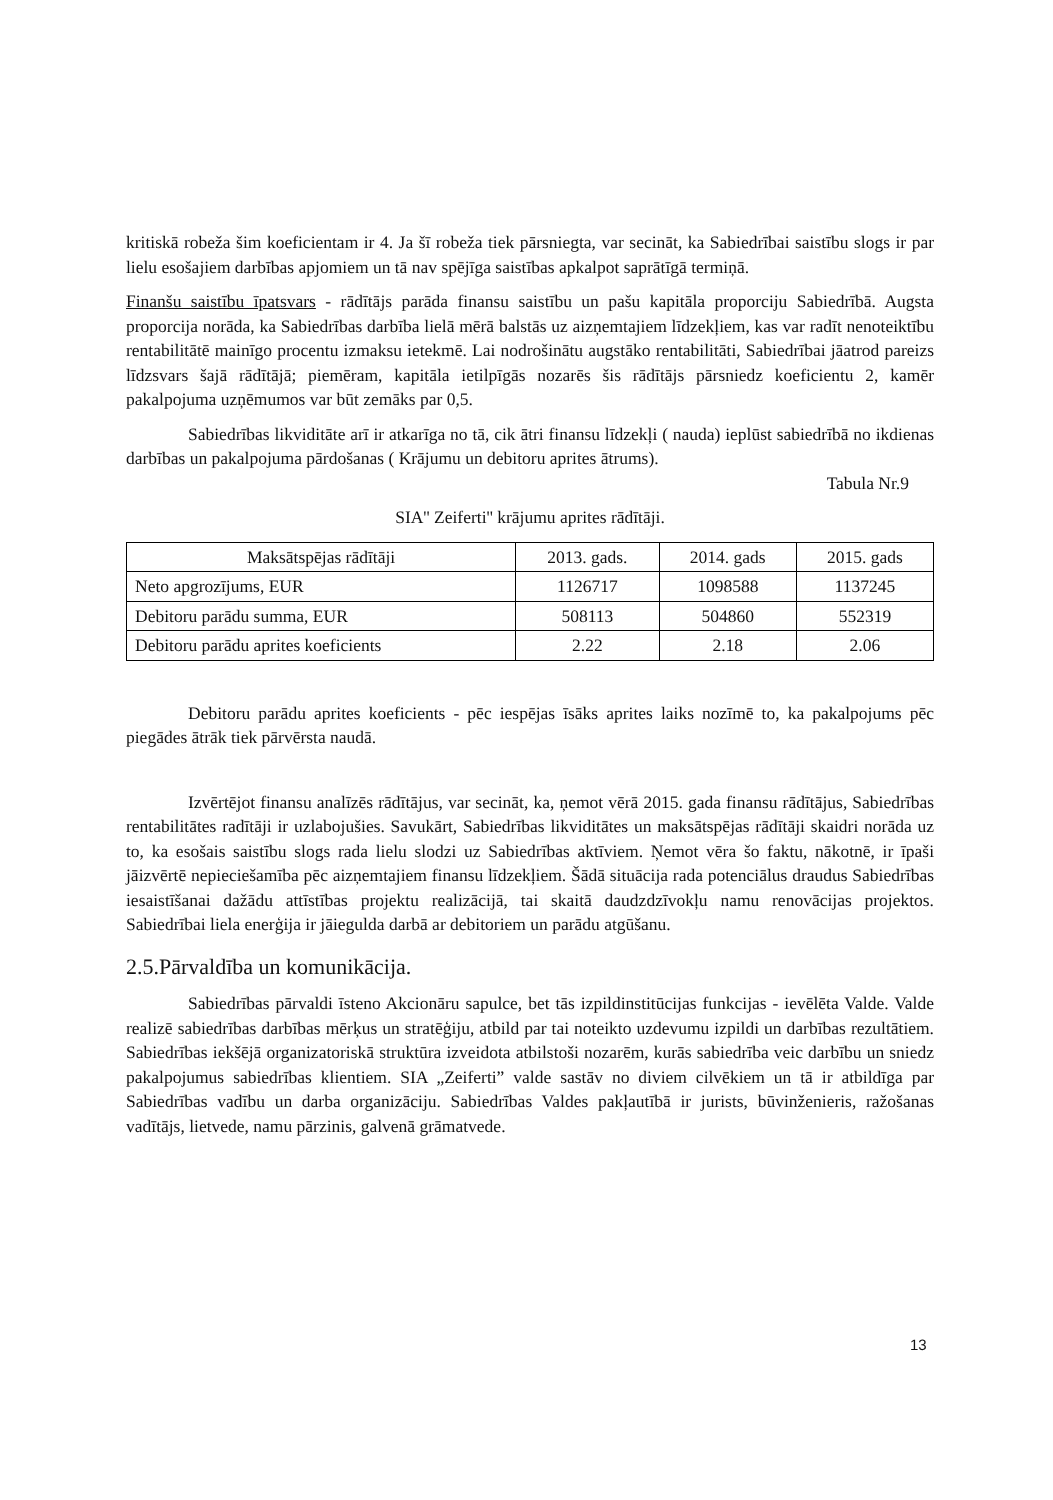kritiskā robeža šim koeficientam ir 4. Ja šī robeža tiek pārsniegta, var secināt, ka Sabiedrībai saistību slogs ir par lielu esošajiem darbības apjomiem un tā nav spējīga saistības apkalpot saprātīgā termiņā.
Finanšu saistību īpatsvars - rādītājs parāda finansu saistību un pašu kapitāla proporciju Sabiedrībā. Augsta proporcija norāda, ka Sabiedrības darbība lielā mērā balstās uz aizņemtajiem līdzekļiem, kas var radīt nenoteiktību rentabilitātē mainīgo procentu izmaksu ietekmē. Lai nodrošinātu augstāko rentabilitāti, Sabiedrībai jāatrod pareizs līdzsvars šajā rādītājā; piemēram, kapitāla ietilpīgās nozarēs šis rādītājs pārsniedz koeficientu 2, kamēr pakalpojuma uzņēmumos var būt zemāks par 0,5.
Sabiedrības likviditāte arī ir atkarīga no tā, cik ātri finansu līdzekļi ( nauda) ieplūst sabiedrībā no ikdienas darbības un pakalpojuma pārdošanas ( Krājumu un debitoru aprites ātrums).
Tabula Nr.9
SIA'' Zeiferti'' krājumu aprites rādītāji.
| Maksātspējas rādītāji | 2013. gads. | 2014. gads | 2015. gads |
| --- | --- | --- | --- |
| Neto apgrozījums, EUR | 1126717 | 1098588 | 1137245 |
| Debitoru parādu summa, EUR | 508113 | 504860 | 552319 |
| Debitoru parādu aprites koeficients | 2.22 | 2.18 | 2.06 |
Debitoru parādu aprites koeficients - pēc iespējas īsāks aprites laiks nozīmē to, ka pakalpojums pēc piegādes ātrāk tiek pārvērsta naudā.
Izvērtējot finansu analīzēs rādītājus, var secināt, ka, ņemot vērā 2015. gada finansu rādītājus, Sabiedrības rentabilitātes radītāji ir uzlabojušies. Savukārt, Sabiedrības likviditātes un maksātspējas rādītāji skaidri norāda uz to, ka esošais saistību slogs rada lielu slodzi uz Sabiedrības aktīviem. Ņemot vēra šo faktu, nākotnē, ir īpaši jāizvērtē nepieciešamība pēc aizņemtajiem finansu līdzekļiem. Šādā situācija rada potenciālus draudus Sabiedrības iesaistīšanai dažādu attīstības projektu realizācijā, tai skaitā daudzdzīvokļu namu renovācijas projektos. Sabiedrībai liela enerģija ir jāiegulda darbā ar debitoriem un parādu atgūšanu.
2.5.Pārvaldība un komunikācija.
Sabiedrības pārvaldi īsteno Akcionāru sapulce, bet tās izpildinstitūcijas funkcijas - ievēlēta Valde. Valde realizē sabiedrības darbības mērķus un stratēģiju, atbild par tai noteikto uzdevumu izpildi un darbības rezultātiem. Sabiedrības iekšējā organizatoriskā struktūra izveidota atbilstoši nozarēm, kurās sabiedrība veic darbību un sniedz pakalpojumus sabiedrības klientiem. SIA „Zeiferti” valde sastāv no diviem cilvēkiem un tā ir atbildīga par Sabiedrības vadību un darba organizāciju. Sabiedrības Valdes pakļautībā ir jurists, būvinženieris, ražošanas vadītājs, lietvede, namu pārzinis, galvenā grāmatvede.
13